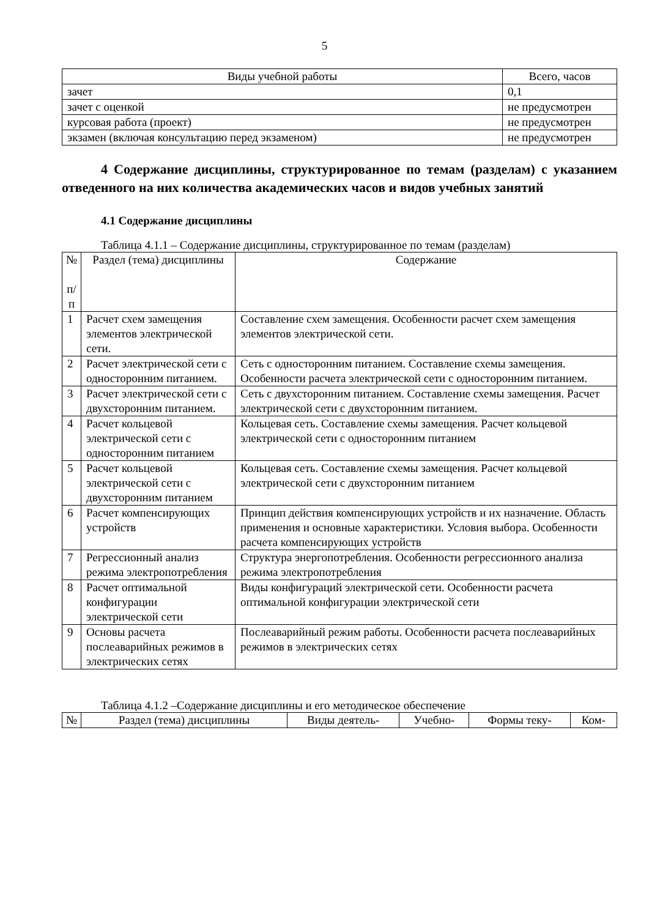5
| Виды учебной работы | Всего, часов |
| --- | --- |
| зачет | 0,1 |
| зачет с оценкой | не предусмотрен |
| курсовая работа (проект) | не предусмотрен |
| экзамен (включая консультацию перед экзаменом) | не предусмотрен |
4 Содержание дисциплины, структурированное по темам (разделам) с указанием отведенного на них количества академических часов и видов учебных занятий
4.1 Содержание дисциплины
Таблица 4.1.1 – Содержание дисциплины, структурированное по темам (разделам)
| № п/ п | Раздел (тема) дисциплины | Содержание |
| --- | --- | --- |
| 1 | Расчет схем замещения элементов электрической сети. | Составление схем замещения. Особенности расчет схем замещения элементов электрической сети. |
| 2 | Расчет электрической сети с односторонним питанием. | Сеть с односторонним питанием. Составление схемы замещения. Особенности расчета электрической сети с односторонним питанием. |
| 3 | Расчет электрической сети с двухсторонним питанием. | Сеть с двухсторонним питанием. Составление схемы замещения. Расчет электрической сети с двухсторонним питанием. |
| 4 | Расчет кольцевой электрической сети с односторонним питанием | Кольцевая сеть. Составление схемы замещения. Расчет кольцевой электрической сети с односторонним питанием |
| 5 | Расчет кольцевой электрической сети с двухсторонним питанием | Кольцевая сеть. Составление схемы замещения. Расчет кольцевой электрической сети с двухсторонним питанием |
| 6 | Расчет компенсирующих устройств | Принцип действия компенсирующих устройств и их назначение. Область применения и основные характеристики. Условия выбора. Особенности расчета компенсирующих устройств |
| 7 | Регрессионный анализ режима электропотребления | Структура энергопотребления. Особенности регрессионного анализа режима электропотребления |
| 8 | Расчет оптимальной конфигурации электрической сети | Виды конфигураций электрической сети. Особенности расчета оптимальной конфигурации электрической сети |
| 9 | Основы расчета послеаварийных режимов в электрических сетях | Послеаварийный режим работы. Особенности расчета послеаварийных режимов в электрических сетях |
Таблица 4.1.2 –Содержание дисциплины и его методическое обеспечение
| № | Раздел (тема) дисциплины | Виды деятель- | Учебно- | Формы теку- | Ком- |
| --- | --- | --- | --- | --- | --- |